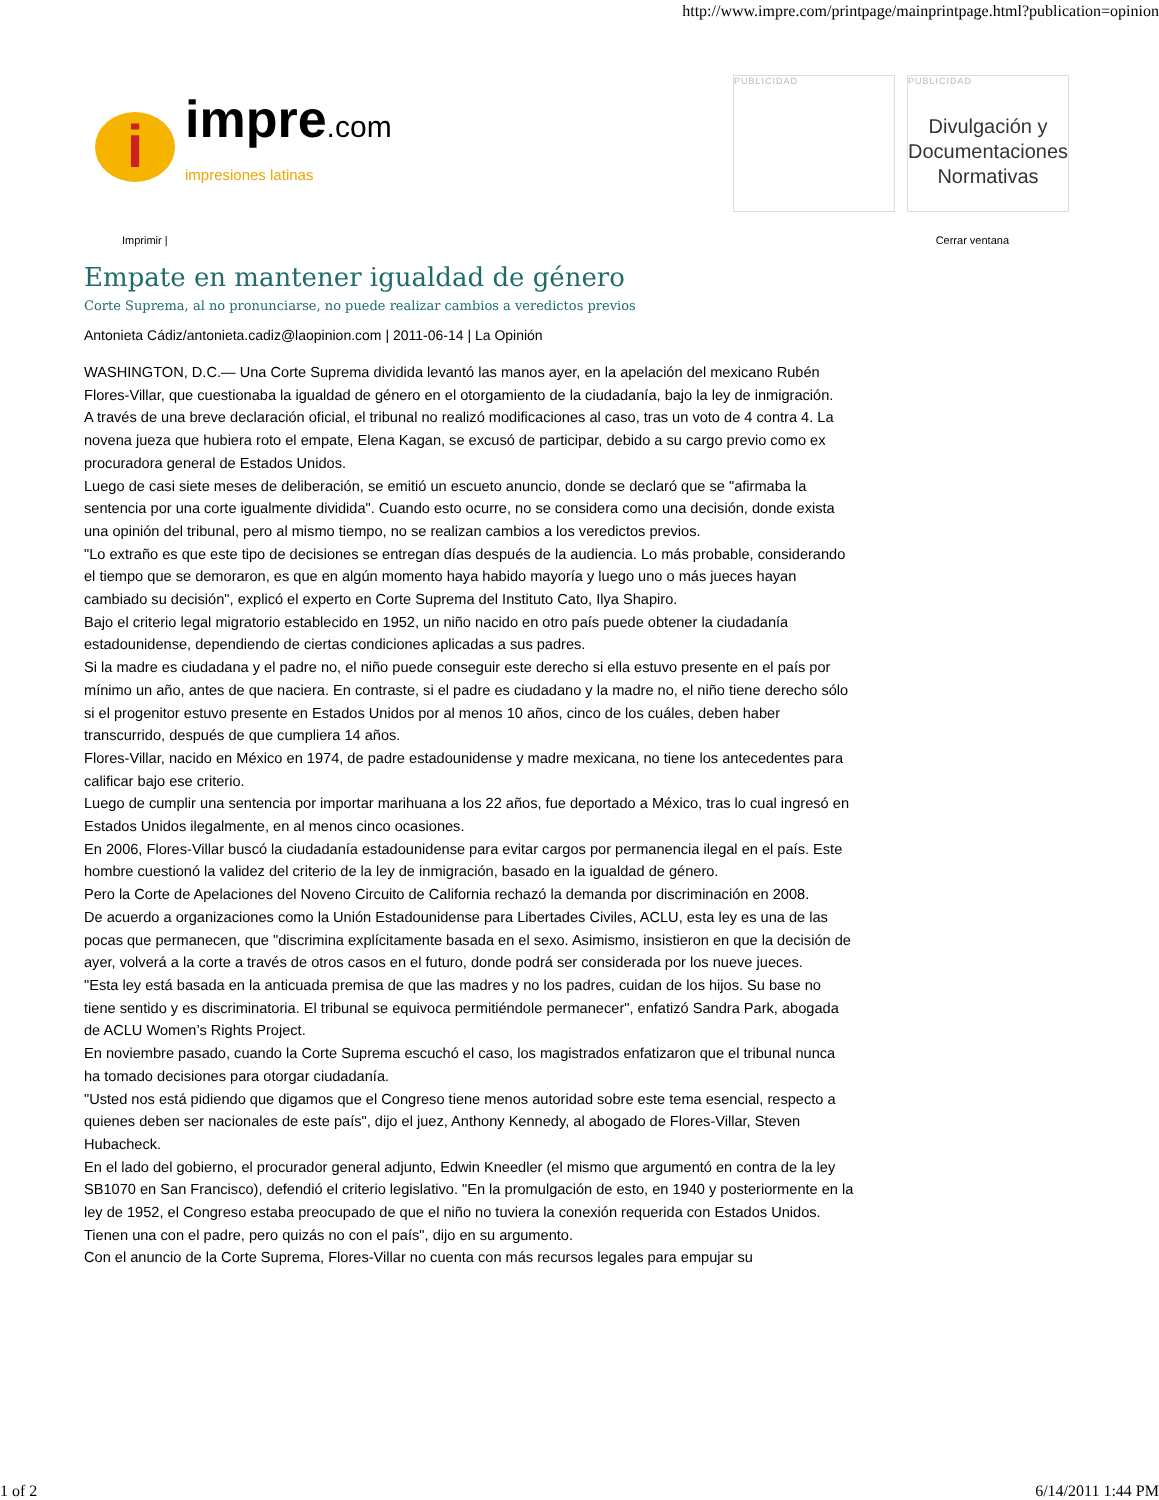http://www.impre.com/printpage/mainprintpage.html?publication=opinion
i
impre.com
impresiones latinas
PUBLICIDAD PUBLICIDAD
Divulgación y Documentaciones Normativas
Imprimir | Cerrar ventana
Empate en mantener igualdad de género
Corte Suprema, al no pronunciarse, no puede realizar cambios a veredictos previos
Antonieta Cádiz/antonieta.cadiz@laopinion.com | 2011-06-14 | La Opinión
WASHINGTON, D.C.— Una Corte Suprema dividida levantó las manos ayer, en la apelación del mexicano Rubén Flores-Villar, que cuestionaba la igualdad de género en el otorgamiento de la ciudadanía, bajo la ley de inmigración.
A través de una breve declaración oficial, el tribunal no realizó modificaciones al caso, tras un voto de 4 contra 4. La novena jueza que hubiera roto el empate, Elena Kagan, se excusó de participar, debido a su cargo previo como ex procuradora general de Estados Unidos.
Luego de casi siete meses de deliberación, se emitió un escueto anuncio, donde se declaró que se "afirmaba la sentencia por una corte igualmente dividida". Cuando esto ocurre, no se considera como una decisión, donde exista una opinión del tribunal, pero al mismo tiempo, no se realizan cambios a los veredictos previos.
"Lo extraño es que este tipo de decisiones se entregan días después de la audiencia. Lo más probable, considerando el tiempo que se demoraron, es que en algún momento haya habido mayoría y luego uno o más jueces hayan cambiado su decisión", explicó el experto en Corte Suprema del Instituto Cato, Ilya Shapiro.
Bajo el criterio legal migratorio establecido en 1952, un niño nacido en otro país puede obtener la ciudadanía estadounidense, dependiendo de ciertas condiciones aplicadas a sus padres.
Si la madre es ciudadana y el padre no, el niño puede conseguir este derecho si ella estuvo presente en el país por mínimo un año, antes de que naciera. En contraste, si el padre es ciudadano y la madre no, el niño tiene derecho sólo si el progenitor estuvo presente en Estados Unidos por al menos 10 años, cinco de los cuáles, deben haber transcurrido, después de que cumpliera 14 años.
Flores-Villar, nacido en México en 1974, de padre estadounidense y madre mexicana, no tiene los antecedentes para calificar bajo ese criterio.
Luego de cumplir una sentencia por importar marihuana a los 22 años, fue deportado a México, tras lo cual ingresó en Estados Unidos ilegalmente, en al menos cinco ocasiones.
En 2006, Flores-Villar buscó la ciudadanía estadounidense para evitar cargos por permanencia ilegal en el país. Este hombre cuestionó la validez del criterio de la ley de inmigración, basado en la igualdad de género.
Pero la Corte de Apelaciones del Noveno Circuito de California rechazó la demanda por discriminación en 2008.
De acuerdo a organizaciones como la Unión Estadounidense para Libertades Civiles, ACLU, esta ley es una de las pocas que permanecen, que "discrimina explícitamente basada en el sexo. Asimismo, insistieron en que la decisión de ayer, volverá a la corte a través de otros casos en el futuro, donde podrá ser considerada por los nueve jueces.
"Esta ley está basada en la anticuada premisa de que las madres y no los padres, cuidan de los hijos. Su base no tiene sentido y es discriminatoria. El tribunal se equivoca permitiéndole permanecer", enfatizó Sandra Park, abogada de ACLU Women’s Rights Project.
En noviembre pasado, cuando la Corte Suprema escuchó el caso, los magistrados enfatizaron que el tribunal nunca ha tomado decisiones para otorgar ciudadanía.
"Usted nos está pidiendo que digamos que el Congreso tiene menos autoridad sobre este tema esencial, respecto a quienes deben ser nacionales de este país", dijo el juez, Anthony Kennedy, al abogado de Flores-Villar, Steven Hubacheck.
En el lado del gobierno, el procurador general adjunto, Edwin Kneedler (el mismo que argumentó en contra de la ley SB1070 en San Francisco), defendió el criterio legislativo. "En la promulgación de esto, en 1940 y posteriormente en la ley de 1952, el Congreso estaba preocupado de que el niño no tuviera la conexión requerida con Estados Unidos. Tienen una con el padre, pero quizás no con el país", dijo en su argumento.
Con el anuncio de la Corte Suprema, Flores-Villar no cuenta con más recursos legales para empujar su
1 of 2 6/14/2011 1:44 PM